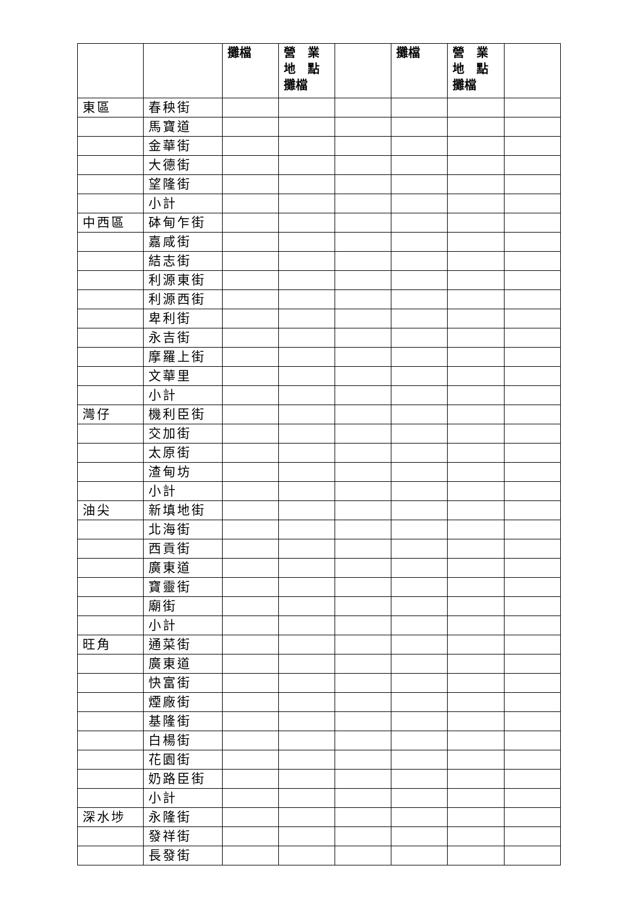| | | 攤檔 | 營 業 地 點 攤檔 | | 攤檔 | 營 業 地 點 攤檔 | |
| --- | --- | --- | --- | --- | --- | --- | --- |
| 東區 | 春秧街 | | | | | | |
| | 馬寶道 | | | | | | |
| | 金華街 | | | | | | |
| | 大德街 | | | | | | |
| | 望隆街 | | | | | | |
| | 小計 | | | | | | |
| 中西區 | 砵甸乍街 | | | | | | |
| | 嘉咸街 | | | | | | |
| | 結志街 | | | | | | |
| | 利源東街 | | | | | | |
| | 利源西街 | | | | | | |
| | 卑利街 | | | | | | |
| | 永吉街 | | | | | | |
| | 摩羅上街 | | | | | | |
| | 文華里 | | | | | | |
| | 小計 | | | | | | |
| 灣仔 | 機利臣街 | | | | | | |
| | 交加街 | | | | | | |
| | 太原街 | | | | | | |
| | 渣甸坊 | | | | | | |
| | 小計 | | | | | | |
| 油尖 | 新填地街 | | | | | | |
| | 北海街 | | | | | | |
| | 西貢街 | | | | | | |
| | 廣東道 | | | | | | |
| | 寶靈街 | | | | | | |
| | 廟街 | | | | | | |
| | 小計 | | | | | | |
| 旺角 | 通菜街 | | | | | | |
| | 廣東道 | | | | | | |
| | 快富街 | | | | | | |
| | 煙廠街 | | | | | | |
| | 基隆街 | | | | | | |
| | 白楊街 | | | | | | |
| | 花園街 | | | | | | |
| | 奶路臣街 | | | | | | |
| | 小計 | | | | | | |
| 深水埗 | 永隆街 | | | | | | |
| | 發祥街 | | | | | | |
| | 長發街 | | | | | | |